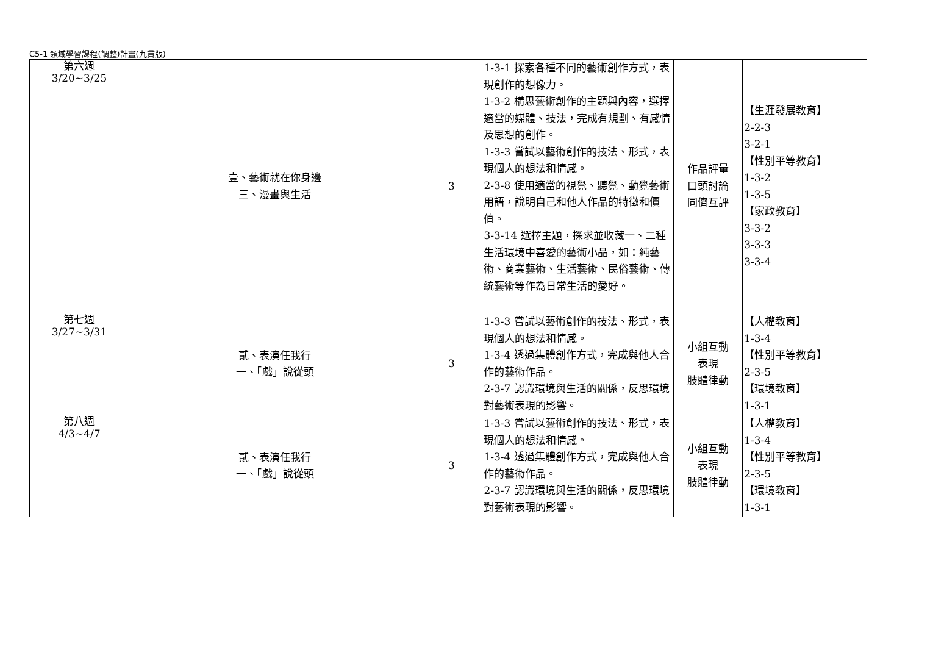C5-1 領域學習課程(調整)計畫(九貫版)
| 第六週 3/20~3/25 | 壹、藝術就在你身邊 三、漫畫與生活 | 3 | 1-3-1 探索各種不同的藝術創作方式，表現創作的想像力。 1-3-2 構思藝術創作的主題與內容，選擇適當的媒體、技法，完成有規劃、有感情及思想的創作。 1-3-3 嘗試以藝術創作的技法、形式，表現個人的想法和情感。 2-3-8 使用適當的視覺、聽覺、動覺藝術用語，說明自己和他人作品的特徵和價值。 3-3-14 選擇主題，探求並收藏一、二種生活環境中喜愛的藝術小品，如：純藝術、商業藝術、生活藝術、民俗藝術、傳統藝術等作為日常生活的愛好。 | 作品評量 口頭討論 同儕互評 | 【生涯發展教育】 2-2-3 3-2-1 【性別平等教育】 1-3-2 1-3-5 【家政教育】 3-3-2 3-3-3 3-3-4 |
| 第七週 3/27~3/31 | 貳、表演任我行 一、「戲」說從頭 | 3 | 1-3-3 嘗試以藝術創作的技法、形式，表現個人的想法和情感。 1-3-4 透過集體創作方式，完成與他人合作的藝術作品。 2-3-7 認識環境與生活的關係，反思環境對藝術表現的影響。 | 小組互動 表現 肢體律動 | 【人權教育】 1-3-4 【性別平等教育】 2-3-5 【環境教育】 1-3-1 |
| 第八週 4/3~4/7 | 貳、表演任我行 一、「戲」說從頭 | 3 | 1-3-3 嘗試以藝術創作的技法、形式，表現個人的想法和情感。 1-3-4 透過集體創作方式，完成與他人合作的藝術作品。 2-3-7 認識環境與生活的關係，反思環境對藝術表現的影響。 | 小組互動 表現 肢體律動 | 【人權教育】 1-3-4 【性別平等教育】 2-3-5 【環境教育】 1-3-1 |